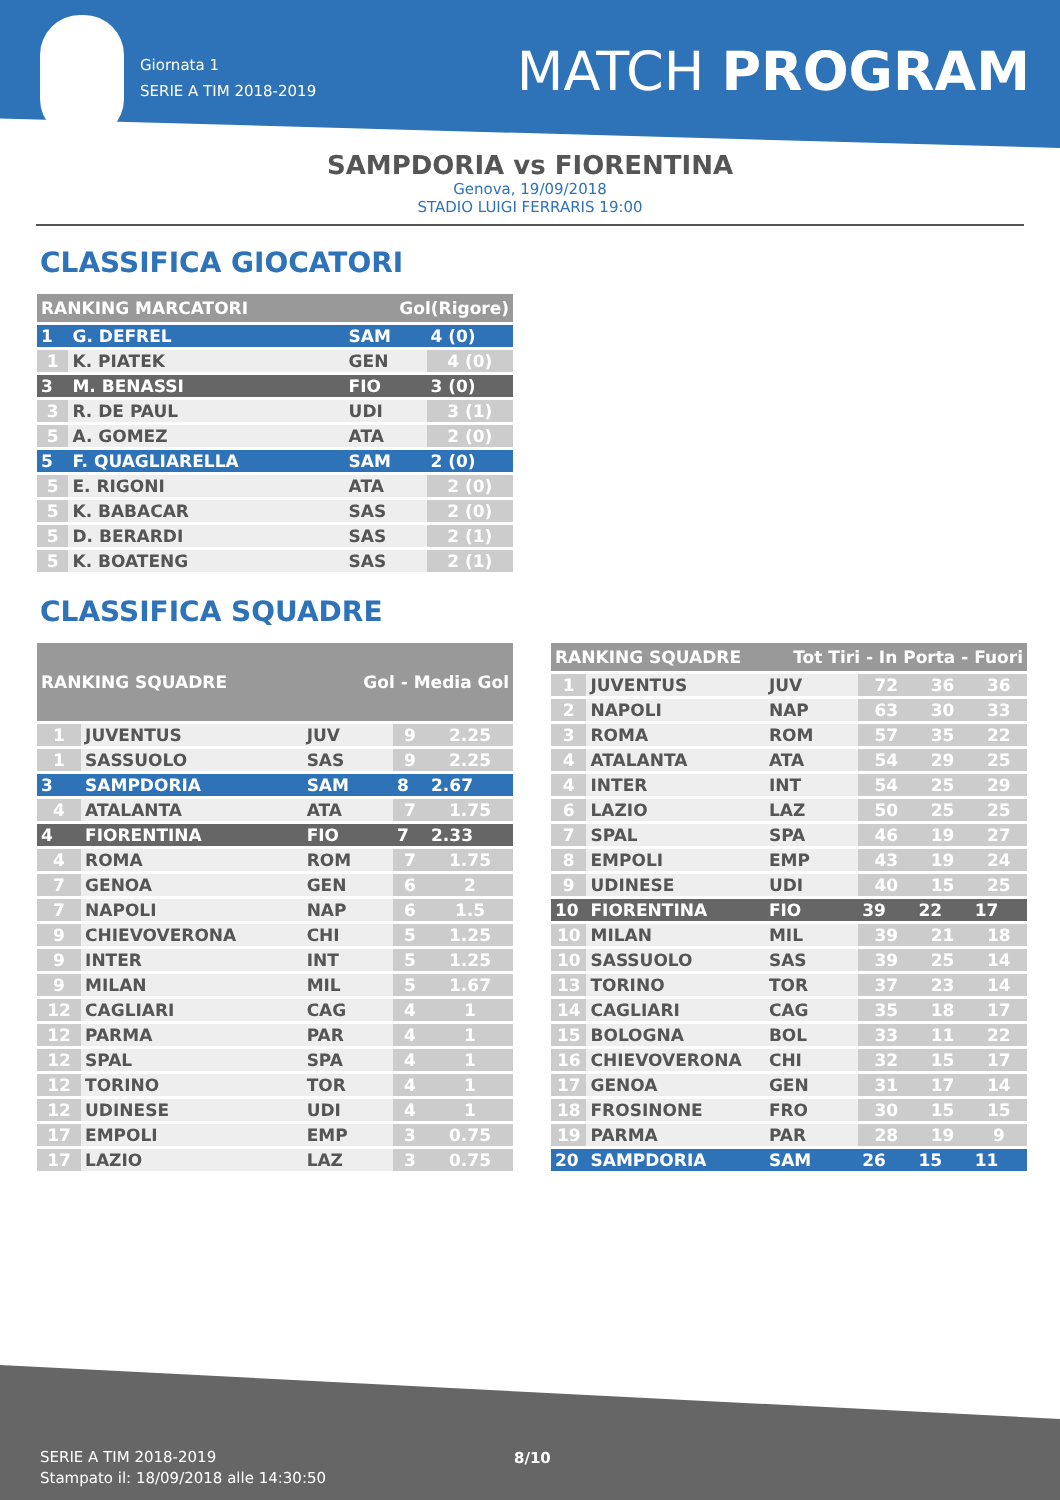Giornata 1
SERIE A TIM 2018-2019
MATCH PROGRAM
SAMPDORIA vs FIORENTINA
Genova, 19/09/2018
STADIO LUIGI FERRARIS 19:00
CLASSIFICA GIOCATORI
| RANKING MARCATORI | | Gol(Rigore) | |
| --- | --- | --- | --- |
| 1 | G. DEFREL | SAM | 4 (0) |
| 1 | K. PIATEK | GEN | 4 (0) |
| 3 | M. BENASSI | FIO | 3 (0) |
| 3 | R. DE PAUL | UDI | 3 (1) |
| 5 | A. GOMEZ | ATA | 2 (0) |
| 5 | F. QUAGLIARELLA | SAM | 2 (0) |
| 5 | E. RIGONI | ATA | 2 (0) |
| 5 | K. BABACAR | SAS | 2 (0) |
| 5 | D. BERARDI | SAS | 2 (1) |
| 5 | K. BOATENG | SAS | 2 (1) |
CLASSIFICA SQUADRE
| RANKING SQUADRE | | Gol - Media Gol | | |
| --- | --- | --- | --- | --- |
| 1 | JUVENTUS | JUV | 9 | 2.25 |
| 1 | SASSUOLO | SAS | 9 | 2.25 |
| 3 | SAMPDORIA | SAM | 8 | 2.67 |
| 4 | ATALANTA | ATA | 7 | 1.75 |
| 4 | FIORENTINA | FIO | 7 | 2.33 |
| 4 | ROMA | ROM | 7 | 1.75 |
| 7 | GENOA | GEN | 6 | 2 |
| 7 | NAPOLI | NAP | 6 | 1.5 |
| 9 | CHIEVOVERONA | CHI | 5 | 1.25 |
| 9 | INTER | INT | 5 | 1.25 |
| 9 | MILAN | MIL | 5 | 1.67 |
| 12 | CAGLIARI | CAG | 4 | 1 |
| 12 | PARMA | PAR | 4 | 1 |
| 12 | SPAL | SPA | 4 | 1 |
| 12 | TORINO | TOR | 4 | 1 |
| 12 | UDINESE | UDI | 4 | 1 |
| 17 | EMPOLI | EMP | 3 | 0.75 |
| 17 | LAZIO | LAZ | 3 | 0.75 |
| RANKING SQUADRE | | Tot Tiri - In Porta - Fuori | | | |
| --- | --- | --- | --- | --- | --- |
| 1 | JUVENTUS | JUV | 72 | 36 | 36 |
| 2 | NAPOLI | NAP | 63 | 30 | 33 |
| 3 | ROMA | ROM | 57 | 35 | 22 |
| 4 | ATALANTA | ATA | 54 | 29 | 25 |
| 4 | INTER | INT | 54 | 25 | 29 |
| 6 | LAZIO | LAZ | 50 | 25 | 25 |
| 7 | SPAL | SPA | 46 | 19 | 27 |
| 8 | EMPOLI | EMP | 43 | 19 | 24 |
| 9 | UDINESE | UDI | 40 | 15 | 25 |
| 10 | FIORENTINA | FIO | 39 | 22 | 17 |
| 10 | MILAN | MIL | 39 | 21 | 18 |
| 10 | SASSUOLO | SAS | 39 | 25 | 14 |
| 13 | TORINO | TOR | 37 | 23 | 14 |
| 14 | CAGLIARI | CAG | 35 | 18 | 17 |
| 15 | BOLOGNA | BOL | 33 | 11 | 22 |
| 16 | CHIEVOVERONA | CHI | 32 | 15 | 17 |
| 17 | GENOA | GEN | 31 | 17 | 14 |
| 18 | FROSINONE | FRO | 30 | 15 | 15 |
| 19 | PARMA | PAR | 28 | 19 | 9 |
| 20 | SAMPDORIA | SAM | 26 | 15 | 11 |
SERIE A TIM 2018-2019
Stampato il: 18/09/2018 alle 14:30:50
8/10